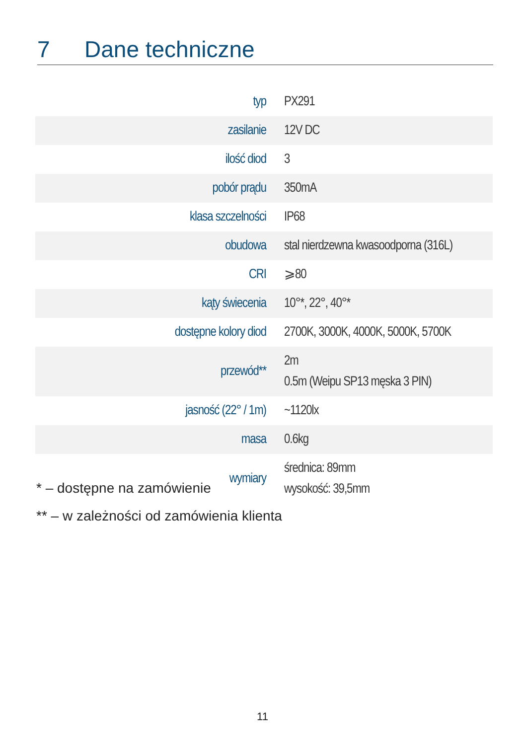7 Dane techniczne
| typ | PX291 |
| zasilanie | 12V DC |
| ilość diod | 3 |
| pobór prądu | 350mA |
| klasa szczelności | IP68 |
| obudowa | stal nierdzewna kwasoodporna (316L) |
| CRI | ⩾80 |
| kąty świecenia | 10°*, 22°, 40°* |
| dostępne kolory diod | 2700K, 3000K, 4000K, 5000K, 5700K |
| przewód** | 2m 0.5m (Weipu SP13 męska 3 PIN) |
| jasność (22° / 1m) | ~1120lx |
| masa | 0.6kg |
| wymiary | średnica: 89mm wysokość: 39,5mm |
* – dostępne na zamówienie
** – w zależności od zamówienia klienta
11